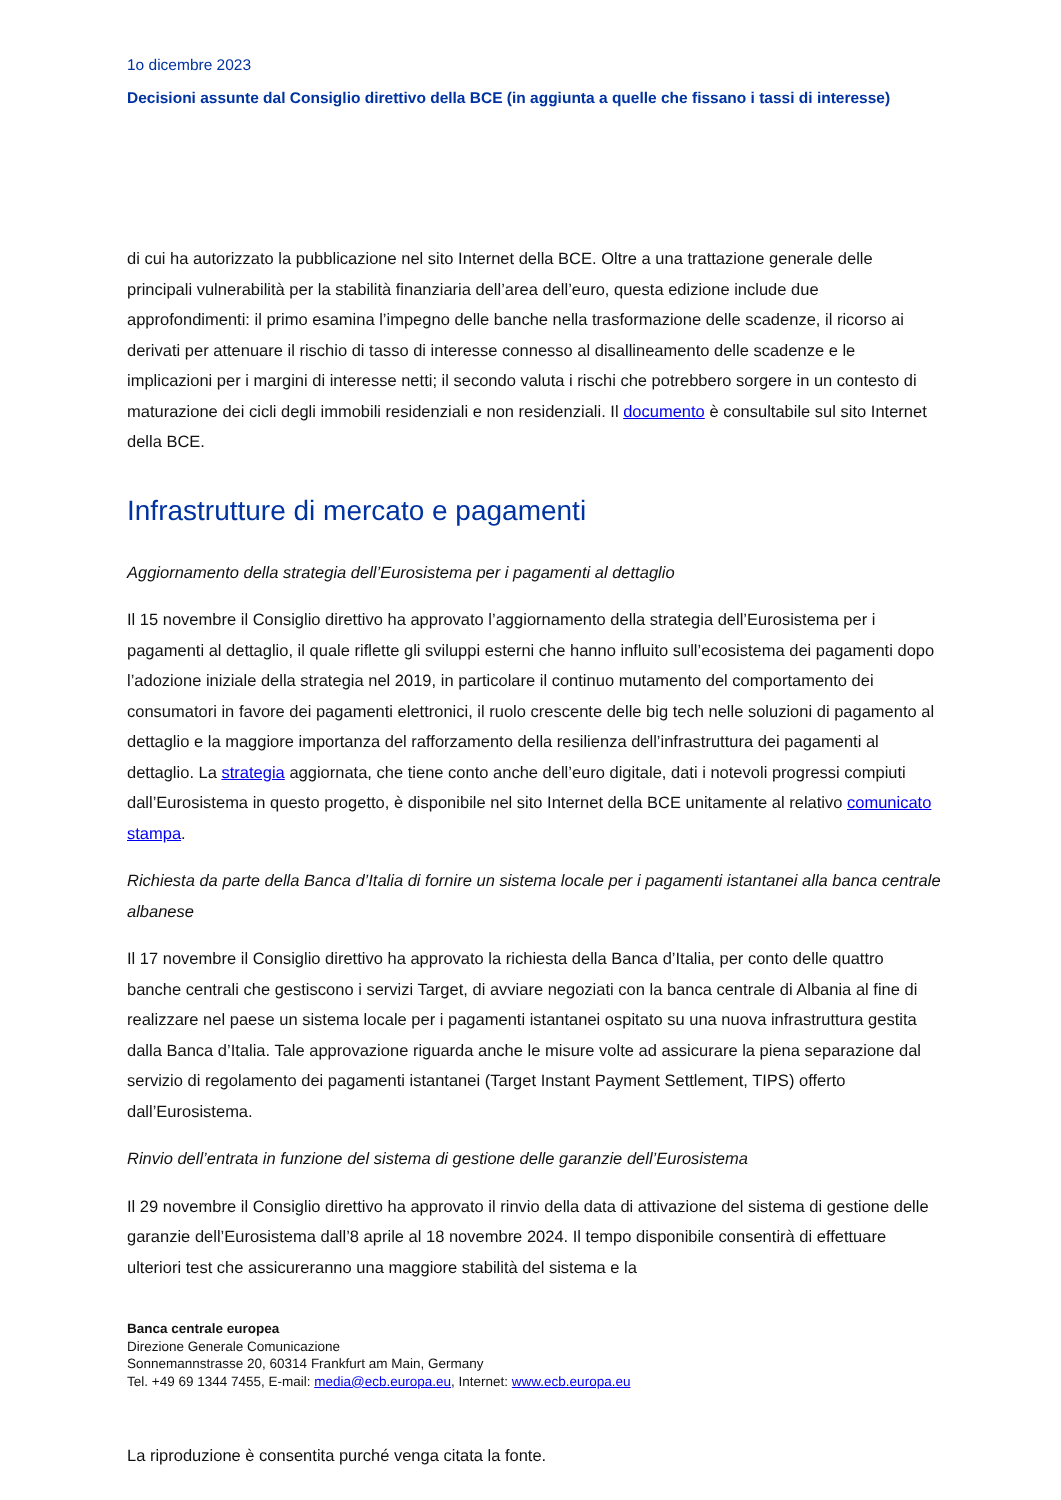1o dicembre 2023
Decisioni assunte dal Consiglio direttivo della BCE (in aggiunta a quelle che fissano i tassi di interesse)
di cui ha autorizzato la pubblicazione nel sito Internet della BCE. Oltre a una trattazione generale delle principali vulnerabilità per la stabilità finanziaria dell’area dell’euro, questa edizione include due approfondimenti: il primo esamina l’impegno delle banche nella trasformazione delle scadenze, il ricorso ai derivati per attenuare il rischio di tasso di interesse connesso al disallineamento delle scadenze e le implicazioni per i margini di interesse netti; il secondo valuta i rischi che potrebbero sorgere in un contesto di maturazione dei cicli degli immobili residenziali e non residenziali. Il documento è consultabile sul sito Internet della BCE.
Infrastrutture di mercato e pagamenti
Aggiornamento della strategia dell’Eurosistema per i pagamenti al dettaglio
Il 15 novembre il Consiglio direttivo ha approvato l’aggiornamento della strategia dell’Eurosistema per i pagamenti al dettaglio, il quale riflette gli sviluppi esterni che hanno influito sull’ecosistema dei pagamenti dopo l’adozione iniziale della strategia nel 2019, in particolare il continuo mutamento del comportamento dei consumatori in favore dei pagamenti elettronici, il ruolo crescente delle big tech nelle soluzioni di pagamento al dettaglio e la maggiore importanza del rafforzamento della resilienza dell’infrastruttura dei pagamenti al dettaglio. La strategia aggiornata, che tiene conto anche dell’euro digitale, dati i notevoli progressi compiuti dall’Eurosistema in questo progetto, è disponibile nel sito Internet della BCE unitamente al relativo comunicato stampa.
Richiesta da parte della Banca d’Italia di fornire un sistema locale per i pagamenti istantanei alla banca centrale albanese
Il 17 novembre il Consiglio direttivo ha approvato la richiesta della Banca d’Italia, per conto delle quattro banche centrali che gestiscono i servizi Target, di avviare negoziati con la banca centrale di Albania al fine di realizzare nel paese un sistema locale per i pagamenti istantanei ospitato su una nuova infrastruttura gestita dalla Banca d’Italia. Tale approvazione riguarda anche le misure volte ad assicurare la piena separazione dal servizio di regolamento dei pagamenti istantanei (Target Instant Payment Settlement, TIPS) offerto dall’Eurosistema.
Rinvio dell’entrata in funzione del sistema di gestione delle garanzie dell’Eurosistema
Il 29 novembre il Consiglio direttivo ha approvato il rinvio della data di attivazione del sistema di gestione delle garanzie dell’Eurosistema dall’8 aprile al 18 novembre 2024. Il tempo disponibile consentirà di effettuare ulteriori test che assicureranno una maggiore stabilità del sistema e la
Banca centrale europea
Direzione Generale Comunicazione
Sonnemannstrasse 20, 60314 Frankfurt am Main, Germany
Tel. +49 69 1344 7455, E-mail: media@ecb.europa.eu, Internet: www.ecb.europa.eu
La riproduzione è consentita purché venga citata la fonte.